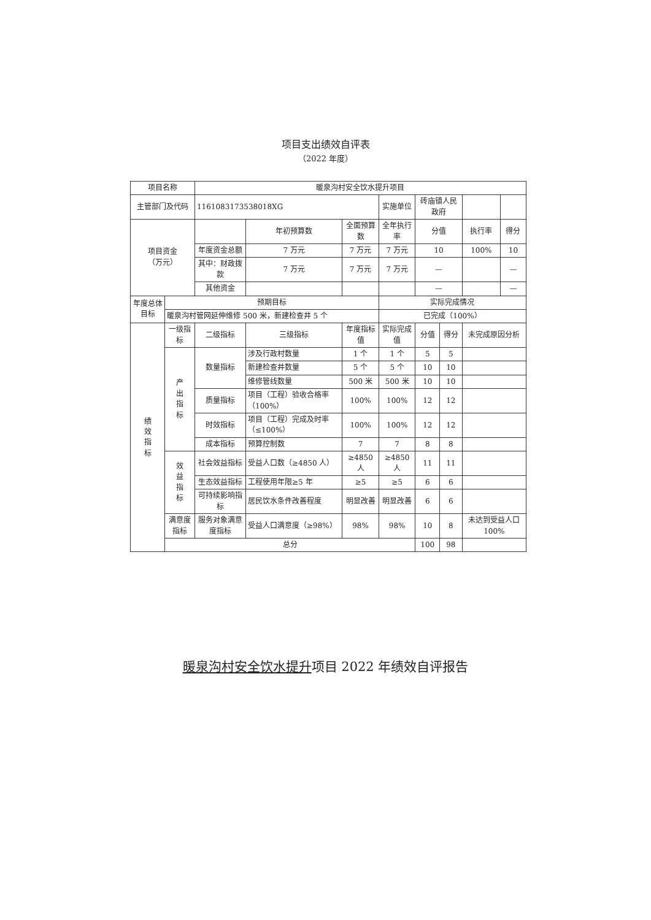项目支出绩效自评表
（2022 年度）
| 项目名称 | | 暖泉沟村安全饮水提升项目 | | | | | | | | |
| 主管部门及代码 | | 1161083173538018XG | | | | 实施单位 | 砖庙镇人民政府 | | | |
| 项目资金 （万元） | | | | 年初预算数 | 全面预算数 | 全年执行率 | 分值 | | 执行率 | 得分 |
| | | 年度资金总额 | | 7 万元 | 7 万元 | 7 万元 | 10 | | 100% | 10 |
| | | 其中：财政拨款 | | 7 万元 | 7 万元 | 7 万元 | — | | | — |
| | | 其他资金 | | | | | — | | | — |
| 年度总体目标 | 预期目标 | | | | | 实际完成情况 | | | | |
| | 暖泉沟村管网延伸维修 500 米，新建检查井 5 个 | | | | | 已完成（100%） | | | | |
| 绩 效 指 标 | 一级指标 | 二级指标 | 三级指标 | | 年度指标值 | 实际完成值 | 分值 | 得分 | 未完成原因分析 | |
| | 产 出 指 标 | 数量指标 | 涉及行政村数量 | | 1 个 | 1 个 | 5 | 5 | | |
| | | | 新建检查井数量 | | 5 个 | 5 个 | 10 | 10 | | |
| | | | 维修管线数量 | | 500 米 | 500 米 | 10 | 10 | | |
| | | 质量指标 | 项目（工程）验收合格率（100%） | | 100% | 100% | 12 | 12 | | |
| | | 时效指标 | 项目（工程）完成及时率（≤100%） | | 100% | 100% | 12 | 12 | | |
| | | 成本指标 | 预算控制数 | | 7 | 7 | 8 | 8 | | |
| | 效 益 指 标 | 社会效益指标 | 受益人口数（≥4850 人） | | ≥4850 人 | ≥4850 人 | 11 | 11 | | |
| | | 生态效益指标 | 工程使用年限≥5 年 | | ≥5 | ≥5 | 6 | 6 | | |
| | | 可持续影响指标 | 居民饮水条件改善程度 | | 明显改善 | 明显改善 | 6 | 6 | | |
| | 满意度指标 | 服务对象满意度指标 | 受益人口满意度（≥98%） | | 98% | 98% | 10 | 8 | 未达到受益人口 100% | |
| | 总分 | | | | | | 100 | 98 | | |
暖泉沟村安全饮水提升项目 2022 年绩效自评报告